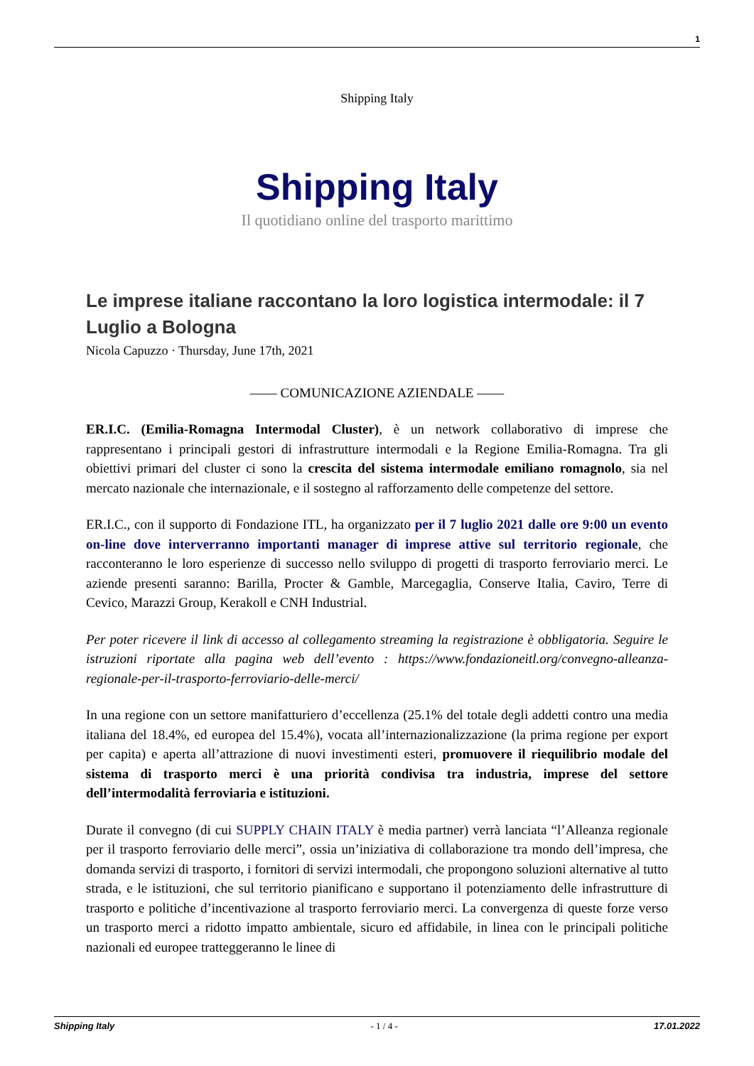1
Shipping Italy
Shipping Italy
Il quotidiano online del trasporto marittimo
Le imprese italiane raccontano la loro logistica intermodale: il 7 Luglio a Bologna
Nicola Capuzzo · Thursday, June 17th, 2021
—— COMUNICAZIONE AZIENDALE ——
ER.I.C. (Emilia-Romagna Intermodal Cluster), è un network collaborativo di imprese che rappresentano i principali gestori di infrastrutture intermodali e la Regione Emilia-Romagna. Tra gli obiettivi primari del cluster ci sono la crescita del sistema intermodale emiliano romagnolo, sia nel mercato nazionale che internazionale, e il sostegno al rafforzamento delle competenze del settore.
ER.I.C., con il supporto di Fondazione ITL, ha organizzato per il 7 luglio 2021 dalle ore 9:00 un evento on-line dove interverranno importanti manager di imprese attive sul territorio regionale, che racconteranno le loro esperienze di successo nello sviluppo di progetti di trasporto ferroviario merci. Le aziende presenti saranno: Barilla, Procter & Gamble, Marcegaglia, Conserve Italia, Caviro, Terre di Cevico, Marazzi Group, Kerakoll e CNH Industrial.
Per poter ricevere il link di accesso al collegamento streaming la registrazione è obbligatoria. Seguire le istruzioni riportate alla pagina web dell’evento : https://www.fondazioneitl.org/convegno-alleanza-regionale-per-il-trasporto-ferroviario-delle-merci/
In una regione con un settore manifatturiero d’eccellenza (25.1% del totale degli addetti contro una media italiana del 18.4%, ed europea del 15.4%), vocata all’internazionalizzazione (la prima regione per export per capita) e aperta all’attrazione di nuovi investimenti esteri, promuovere il riequilibrio modale del sistema di trasporto merci è una priorità condivisa tra industria, imprese del settore dell’intermodalità ferroviaria e istituzioni.
Durate il convegno (di cui SUPPLY CHAIN ITALY è media partner) verrà lanciata “l’Alleanza regionale per il trasporto ferroviario delle merci”, ossia un’iniziativa di collaborazione tra mondo dell’impresa, che domanda servizi di trasporto, i fornitori di servizi intermodali, che propongono soluzioni alternative al tutto strada, e le istituzioni, che sul territorio pianificano e supportano il potenziamento delle infrastrutture di trasporto e politiche d’incentivazione al trasporto ferroviario merci. La convergenza di queste forze verso un trasporto merci a ridotto impatto ambientale, sicuro ed affidabile, in linea con le principali politiche nazionali ed europee tratteggeranno le linee di
Shipping Italy - 1 / 4 - 17.01.2022